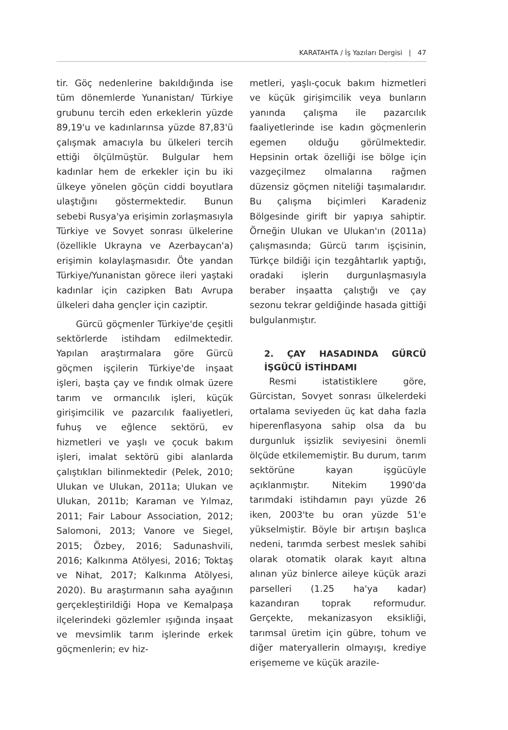KARATAHTA / İş Yazıları Dergisi | 47
tir. Göç nedenlerine bakıldığında ise tüm dönemlerde Yunanistan/ Türkiye grubunu tercih eden erkeklerin yüzde 89,19'u ve kadınlarınsa yüzde 87,83'ü çalışmak amacıyla bu ülkeleri tercih ettiği ölçülmüştür. Bulgular hem kadınlar hem de erkekler için bu iki ülkeye yönelen göçün ciddi boyutlara ulaştığını göstermektedir. Bunun sebebi Rusya'ya erişimin zorlaşmasıyla Türkiye ve Sovyet sonrası ülkelerine (özellikle Ukrayna ve Azerbaycan'a) erişimin kolaylaşmasıdır. Öte yandan Türkiye/Yunanistan görece ileri yaştaki kadınlar için cazipken Batı Avrupa ülkeleri daha gençler için caziptir.
Gürcü göçmenler Türkiye'de çeşitli sektörlerde istihdam edilmektedir. Yapılan araştırmalara göre Gürcü göçmen işçilerin Türkiye'de inşaat işleri, başta çay ve fındık olmak üzere tarım ve ormancılık işleri, küçük girişimcilik ve pazarcılık faaliyetleri, fuhuş ve eğlence sektörü, ev hizmetleri ve yaşlı ve çocuk bakım işleri, imalat sektörü gibi alanlarda çalıştıkları bilinmektedir (Pelek, 2010; Ulukan ve Ulukan, 2011a; Ulukan ve Ulukan, 2011b; Karaman ve Yılmaz, 2011; Fair Labour Association, 2012; Salomoni, 2013; Vanore ve Siegel, 2015; Özbey, 2016; Sadunashvili, 2016; Kalkınma Atölyesi, 2016; Toktaş ve Nihat, 2017; Kalkınma Atölyesi, 2020). Bu araştırmanın saha ayağının gerçekleştirildiği Hopa ve Kemalpaşa ilçelerindeki gözlemler ışığında inşaat ve mevsimlik tarım işlerinde erkek göçmenlerin; ev hiz-
metleri, yaşlı-çocuk bakım hizmetleri ve küçük girişimcilik veya bunların yanında çalışma ile pazarcılık faaliyetlerinde ise kadın göçmenlerin egemen olduğu görülmektedir. Hepsinin ortak özelliği ise bölge için vazgeçilmez olmalarına rağmen düzensiz göçmen niteliği taşımalarıdır. Bu çalışma biçimleri Karadeniz Bölgesinde girift bir yapıya sahiptir. Örneğin Ulukan ve Ulukan'ın (2011a) çalışmasında; Gürcü tarım işçisinin, Türkçe bildiği için tezgâhtarlık yaptığı, oradaki işlerin durgunlaşmasıyla beraber inşaatta çalıştığı ve çay sezonu tekrar geldiğinde hasada gittiği bulgulanmıştır.
2. ÇAY HASADINDA GÜRCÜ İŞGÜCÜ İSTİHDAMI
Resmi istatistiklere göre, Gürcistan, Sovyet sonrası ülkelerdeki ortalama seviyeden üç kat daha fazla hiperenflasyona sahip olsa da bu durgunluk işsizlik seviyesini önemli ölçüde etkilememiştir. Bu durum, tarım sektörüne kayan işgücüyle açıklanmıştır. Nitekim 1990'da tarımdaki istihdamın payı yüzde 26 iken, 2003'te bu oran yüzde 51'e yükselmiştir. Böyle bir artışın başlıca nedeni, tarımda serbest meslek sahibi olarak otomatik olarak kayıt altına alınan yüz binlerce aileye küçük arazi parselleri (1.25 ha'ya kadar) kazandıran toprak reformudur. Gerçekte, mekanizasyon eksikliği, tarımsal üretim için gübre, tohum ve diğer materyallerin olmayışı, krediye erişememe ve küçük arazile-